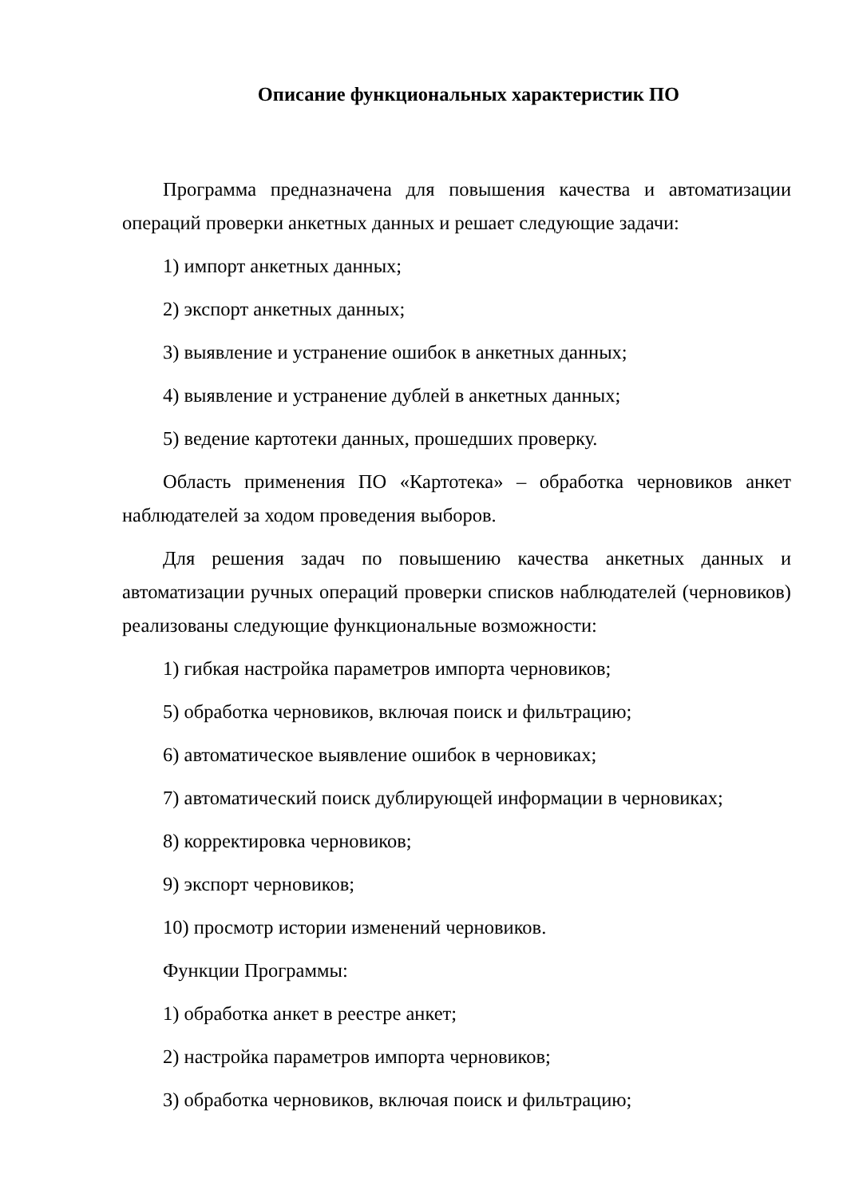Описание функциональных характеристик ПО
Программа предназначена для повышения качества и автоматизации операций проверки анкетных данных и решает следующие задачи:
1) импорт анкетных данных;
2) экспорт анкетных данных;
3) выявление и устранение ошибок в анкетных данных;
4) выявление и устранение дублей в анкетных данных;
5) ведение картотеки данных, прошедших проверку.
Область применения ПО «Картотека» – обработка черновиков анкет наблюдателей за ходом проведения выборов.
Для решения задач по повышению качества анкетных данных и автоматизации ручных операций проверки списков наблюдателей (черновиков) реализованы следующие функциональные возможности:
1) гибкая настройка параметров импорта черновиков;
5) обработка черновиков, включая поиск и фильтрацию;
6) автоматическое выявление ошибок в черновиках;
7) автоматический поиск дублирующей информации в черновиках;
8) корректировка черновиков;
9) экспорт черновиков;
10) просмотр истории изменений черновиков.
Функции Программы:
1) обработка анкет в реестре анкет;
2) настройка параметров импорта черновиков;
3) обработка черновиков, включая поиск и фильтрацию;